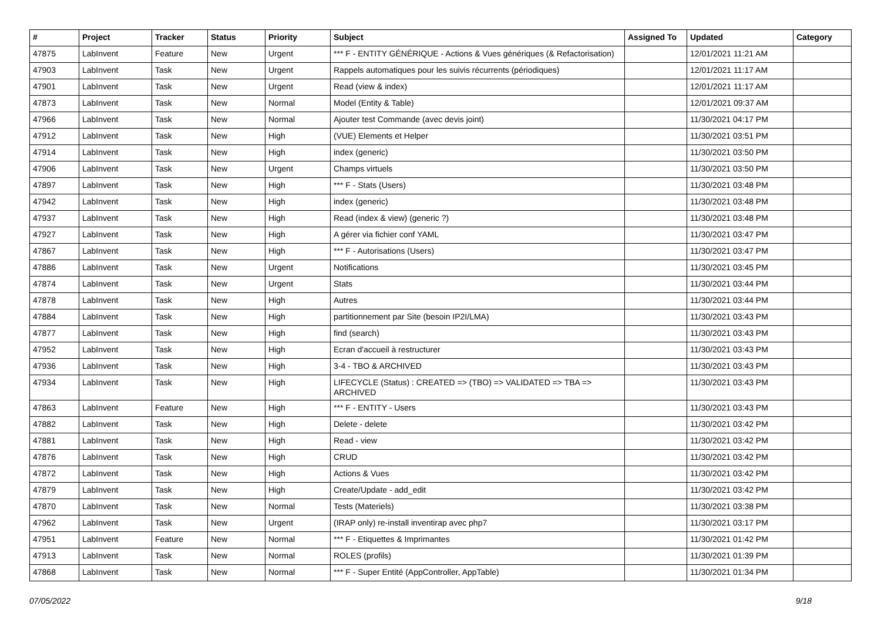| # | Project | Tracker | Status | Priority | Subject | Assigned To | Updated | Category |
| --- | --- | --- | --- | --- | --- | --- | --- | --- |
| 47875 | LabInvent | Feature | New | Urgent | *** F - ENTITY GÉNÉRIQUE - Actions & Vues génériques (& Refactorisation) | | 12/01/2021 11:21 AM | |
| 47903 | LabInvent | Task | New | Urgent | Rappels automatiques pour les suivis récurrents (périodiques) | | 12/01/2021 11:17 AM | |
| 47901 | LabInvent | Task | New | Urgent | Read (view & index) | | 12/01/2021 11:17 AM | |
| 47873 | LabInvent | Task | New | Normal | Model (Entity & Table) | | 12/01/2021 09:37 AM | |
| 47966 | LabInvent | Task | New | Normal | Ajouter test Commande (avec devis joint) | | 11/30/2021 04:17 PM | |
| 47912 | LabInvent | Task | New | High | (VUE) Elements et Helper | | 11/30/2021 03:51 PM | |
| 47914 | LabInvent | Task | New | High | index (generic) | | 11/30/2021 03:50 PM | |
| 47906 | LabInvent | Task | New | Urgent | Champs virtuels | | 11/30/2021 03:50 PM | |
| 47897 | LabInvent | Task | New | High | *** F - Stats (Users) | | 11/30/2021 03:48 PM | |
| 47942 | LabInvent | Task | New | High | index (generic) | | 11/30/2021 03:48 PM | |
| 47937 | LabInvent | Task | New | High | Read (index & view) (generic ?) | | 11/30/2021 03:48 PM | |
| 47927 | LabInvent | Task | New | High | A gérer via fichier conf YAML | | 11/30/2021 03:47 PM | |
| 47867 | LabInvent | Task | New | High | *** F - Autorisations (Users) | | 11/30/2021 03:47 PM | |
| 47886 | LabInvent | Task | New | Urgent | Notifications | | 11/30/2021 03:45 PM | |
| 47874 | LabInvent | Task | New | Urgent | Stats | | 11/30/2021 03:44 PM | |
| 47878 | LabInvent | Task | New | High | Autres | | 11/30/2021 03:44 PM | |
| 47884 | LabInvent | Task | New | High | partitionnement par Site (besoin IP2I/LMA) | | 11/30/2021 03:43 PM | |
| 47877 | LabInvent | Task | New | High | find (search) | | 11/30/2021 03:43 PM | |
| 47952 | LabInvent | Task | New | High | Ecran d'accueil à restructurer | | 11/30/2021 03:43 PM | |
| 47936 | LabInvent | Task | New | High | 3-4 - TBO & ARCHIVED | | 11/30/2021 03:43 PM | |
| 47934 | LabInvent | Task | New | High | LIFECYCLE (Status) : CREATED => (TBO) => VALIDATED => TBA => ARCHIVED | | 11/30/2021 03:43 PM | |
| 47863 | LabInvent | Feature | New | High | *** F - ENTITY - Users | | 11/30/2021 03:43 PM | |
| 47882 | LabInvent | Task | New | High | Delete - delete | | 11/30/2021 03:42 PM | |
| 47881 | LabInvent | Task | New | High | Read - view | | 11/30/2021 03:42 PM | |
| 47876 | LabInvent | Task | New | High | CRUD | | 11/30/2021 03:42 PM | |
| 47872 | LabInvent | Task | New | High | Actions & Vues | | 11/30/2021 03:42 PM | |
| 47879 | LabInvent | Task | New | High | Create/Update - add_edit | | 11/30/2021 03:42 PM | |
| 47870 | LabInvent | Task | New | Normal | Tests (Materiels) | | 11/30/2021 03:38 PM | |
| 47962 | LabInvent | Task | New | Urgent | (IRAP only) re-install inventirap avec php7 | | 11/30/2021 03:17 PM | |
| 47951 | LabInvent | Feature | New | Normal | *** F - Etiquettes & Imprimantes | | 11/30/2021 01:42 PM | |
| 47913 | LabInvent | Task | New | Normal | ROLES (profils) | | 11/30/2021 01:39 PM | |
| 47868 | LabInvent | Task | New | Normal | *** F - Super Entité (AppController, AppTable) | | 11/30/2021 01:34 PM | |
07/05/2022 9/18